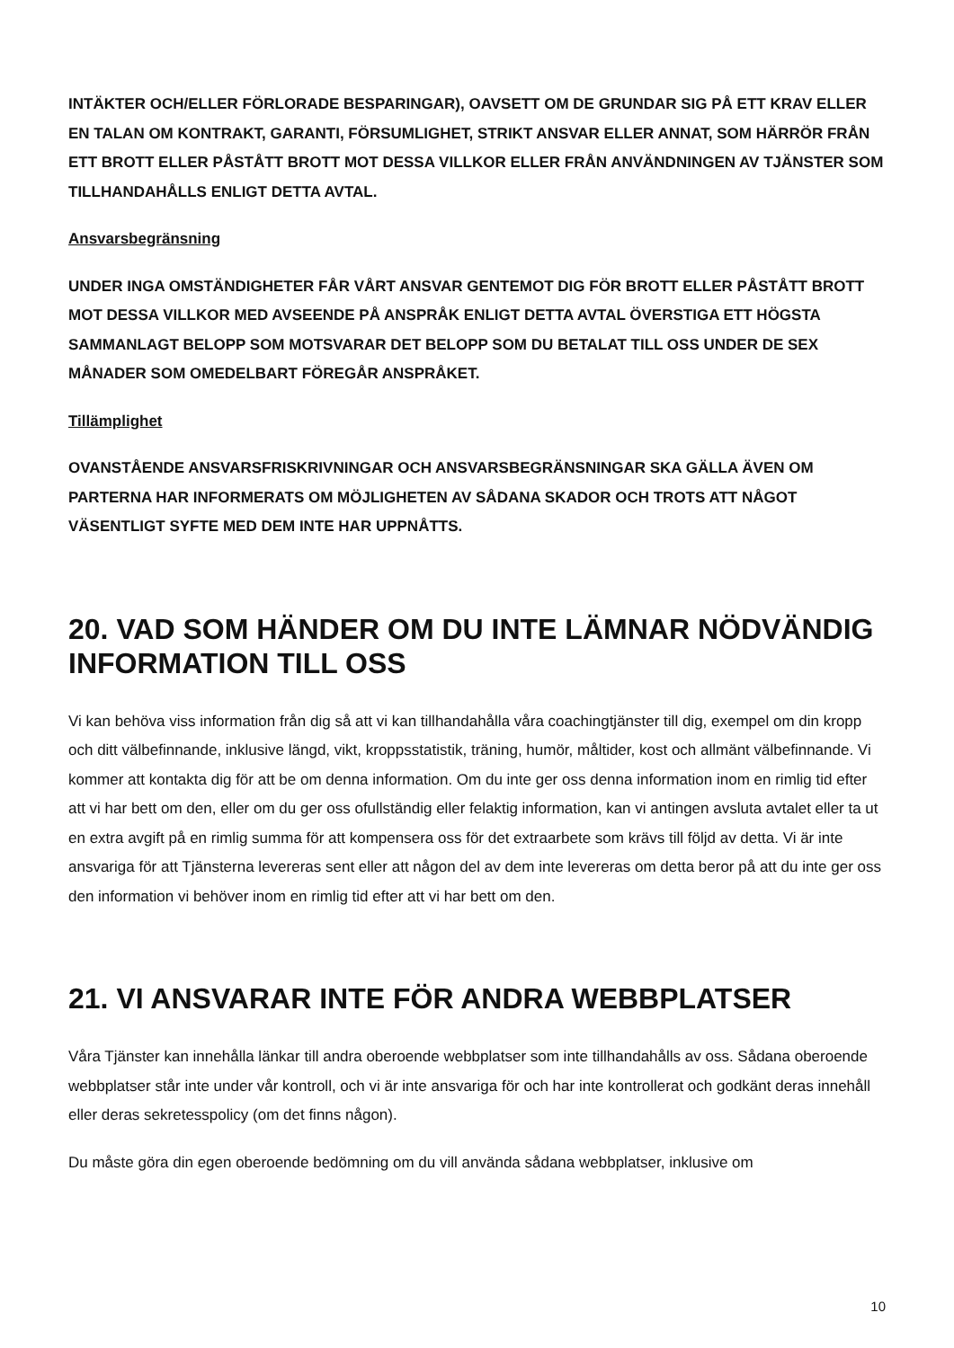INTÄKTER OCH/ELLER FÖRLORADE BESPARINGAR), OAVSETT OM DE GRUNDAR SIG PÅ ETT KRAV ELLER EN TALAN OM KONTRAKT, GARANTI, FÖRSUMLIGHET, STRIKT ANSVAR ELLER ANNAT, SOM HÄRRÖR FRÅN ETT BROTT ELLER PÅSTÅTT BROTT MOT DESSA VILLKOR ELLER FRÅN ANVÄNDNINGEN AV TJÄNSTER SOM TILLHANDAHÅLLS ENLIGT DETTA AVTAL.
Ansvarsbegränsning
UNDER INGA OMSTÄNDIGHETER FÅR VÅRT ANSVAR GENTEMOT DIG FÖR BROTT ELLER PÅSTÅTT BROTT MOT DESSA VILLKOR MED AVSEENDE PÅ ANSPRÅK ENLIGT DETTA AVTAL ÖVERSTIGA ETT HÖGSTA SAMMANLAGT BELOPP SOM MOTSVARAR DET BELOPP SOM DU BETALAT TILL OSS UNDER DE SEX MÅNADER SOM OMEDELBART FÖREGÅR ANSPRÅKET.
Tillämplighet
OVANSTÅENDE ANSVARSFRISKRIVNINGAR OCH ANSVARSBEGRÄNSNINGAR SKA GÄLLA ÄVEN OM PARTERNA HAR INFORMERATS OM MÖJLIGHETEN AV SÅDANA SKADOR OCH TROTS ATT NÅGOT VÄSENTLIGT SYFTE MED DEM INTE HAR UPPNÅTTS.
20. VAD SOM HÄNDER OM DU INTE LÄMNAR NÖDVÄNDIG INFORMATION TILL OSS
Vi kan behöva viss information från dig så att vi kan tillhandahålla våra coachingtjänster till dig, exempel om din kropp och ditt välbefinnande, inklusive längd, vikt, kroppsstatistik, träning, humör, måltider, kost och allmänt välbefinnande. Vi kommer att kontakta dig för att be om denna information. Om du inte ger oss denna information inom en rimlig tid efter att vi har bett om den, eller om du ger oss ofullständig eller felaktig information, kan vi antingen avsluta avtalet eller ta ut en extra avgift på en rimlig summa för att kompensera oss för det extraarbete som krävs till följd av detta. Vi är inte ansvariga för att Tjänsterna levereras sent eller att någon del av dem inte levereras om detta beror på att du inte ger oss den information vi behöver inom en rimlig tid efter att vi har bett om den.
21. VI ANSVARAR INTE FÖR ANDRA WEBBPLATSER
Våra Tjänster kan innehålla länkar till andra oberoende webbplatser som inte tillhandahålls av oss. Sådana oberoende webbplatser står inte under vår kontroll, och vi är inte ansvariga för och har inte kontrollerat och godkänt deras innehåll eller deras sekretesspolicy (om det finns någon).
Du måste göra din egen oberoende bedömning om du vill använda sådana webbplatser, inklusive om
10